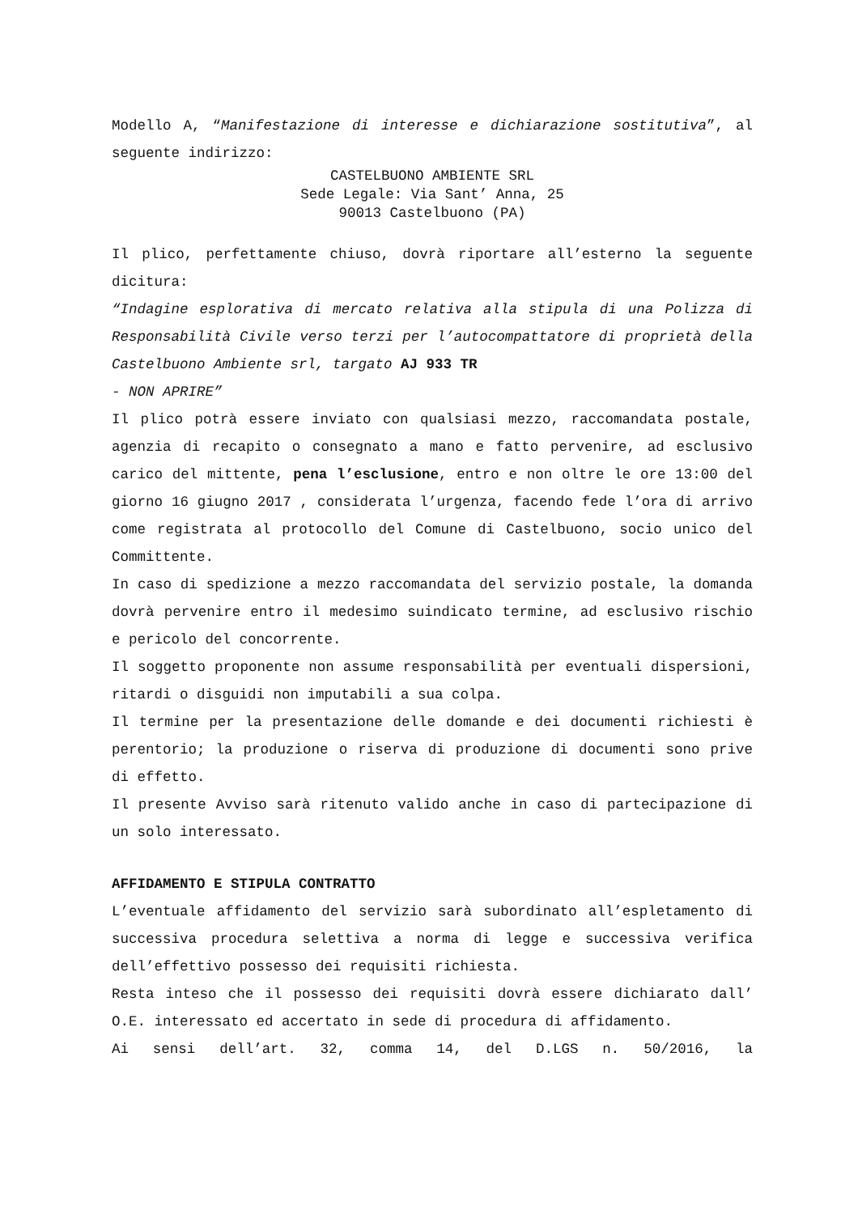Modello A, “Manifestazione di interesse e dichiarazione sostitutiva”, al seguente indirizzo:
CASTELBUONO AMBIENTE SRL
Sede Legale: Via Sant’ Anna, 25
90013 Castelbuono (PA)
Il plico, perfettamente chiuso, dovrà riportare all’esterno la seguente dicitura:
“Indagine esplorativa di mercato relativa alla stipula di una Polizza di Responsabilità Civile verso terzi per l’autocompattatore di proprietà della Castelbuono Ambiente srl, targato AJ 933 TR
- NON APRIRE”
Il plico potrà essere inviato con qualsiasi mezzo, raccomandata postale, agenzia di recapito o consegnato a mano e fatto pervenire, ad esclusivo carico del mittente, pena l’esclusione, entro e non oltre le ore 13:00 del giorno 16 giugno 2017 , considerata l’urgenza, facendo fede l’ora di arrivo come registrata al protocollo del Comune di Castelbuono, socio unico del Committente.
In caso di spedizione a mezzo raccomandata del servizio postale, la domanda dovrà pervenire entro il medesimo suindicato termine, ad esclusivo rischio e pericolo del concorrente.
Il soggetto proponente non assume responsabilità per eventuali dispersioni, ritardi o disguidi non imputabili a sua colpa.
Il termine per la presentazione delle domande e dei documenti richiesti è perentorio; la produzione o riserva di produzione di documenti sono prive di effetto.
Il presente Avviso sarà ritenuto valido anche in caso di partecipazione di un solo interessato.
AFFIDAMENTO E STIPULA CONTRATTO
L’eventuale affidamento del servizio sarà subordinato all’espletamento di successiva procedura selettiva a norma di legge e successiva verifica dell’effettivo possesso dei requisiti richiesta.
Resta inteso che il possesso dei requisiti dovrà essere dichiarato dall’ O.E. interessato ed accertato in sede di procedura di affidamento.
Ai sensi dell’art. 32, comma 14, del D.LGS n. 50/2016, la